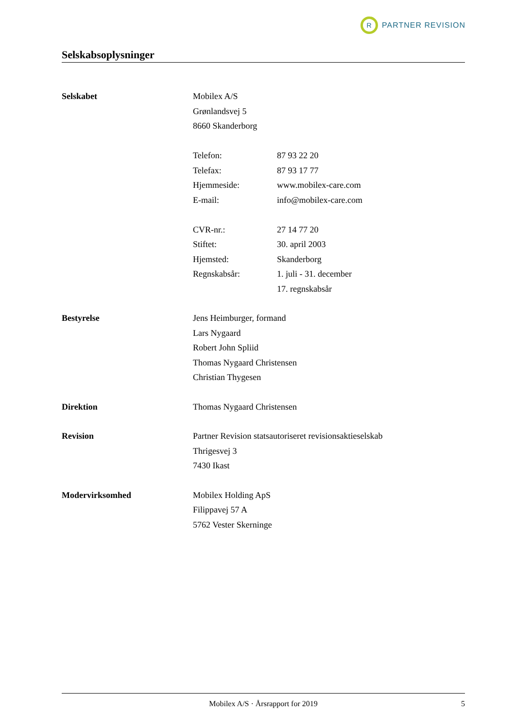R
PARTNER REVISION
Selskabsoplysninger
Selskabet Mobilex A/S
Grønlandsvej 5
8660 Skanderborg
Telefon: 87 93 22 20
Telefax: 87 93 17 77
Hjemmeside: www.mobilex-care.com
E-mail: info@mobilex-care.com
CVR-nr.: 27 14 77 20
Stiftet: 30. april 2003
Hjemsted: Skanderborg
Regnskabsår: 1. juli - 31. december
17. regnskabsår
Bestyrelse Jens Heimburger, formand
Lars Nygaard
Robert John Spliid
Thomas Nygaard Christensen
Christian Thygesen
Direktion Thomas Nygaard Christensen
Revision Partner Revision statsautoriseret revisionsaktieselskab
Thrigesvej 3
7430 Ikast
Modervirksomhed Mobilex Holding ApS
Filippavej 57 A
5762 Vester Skerninge
Mobilex A/S · Årsrapport for 2019 5